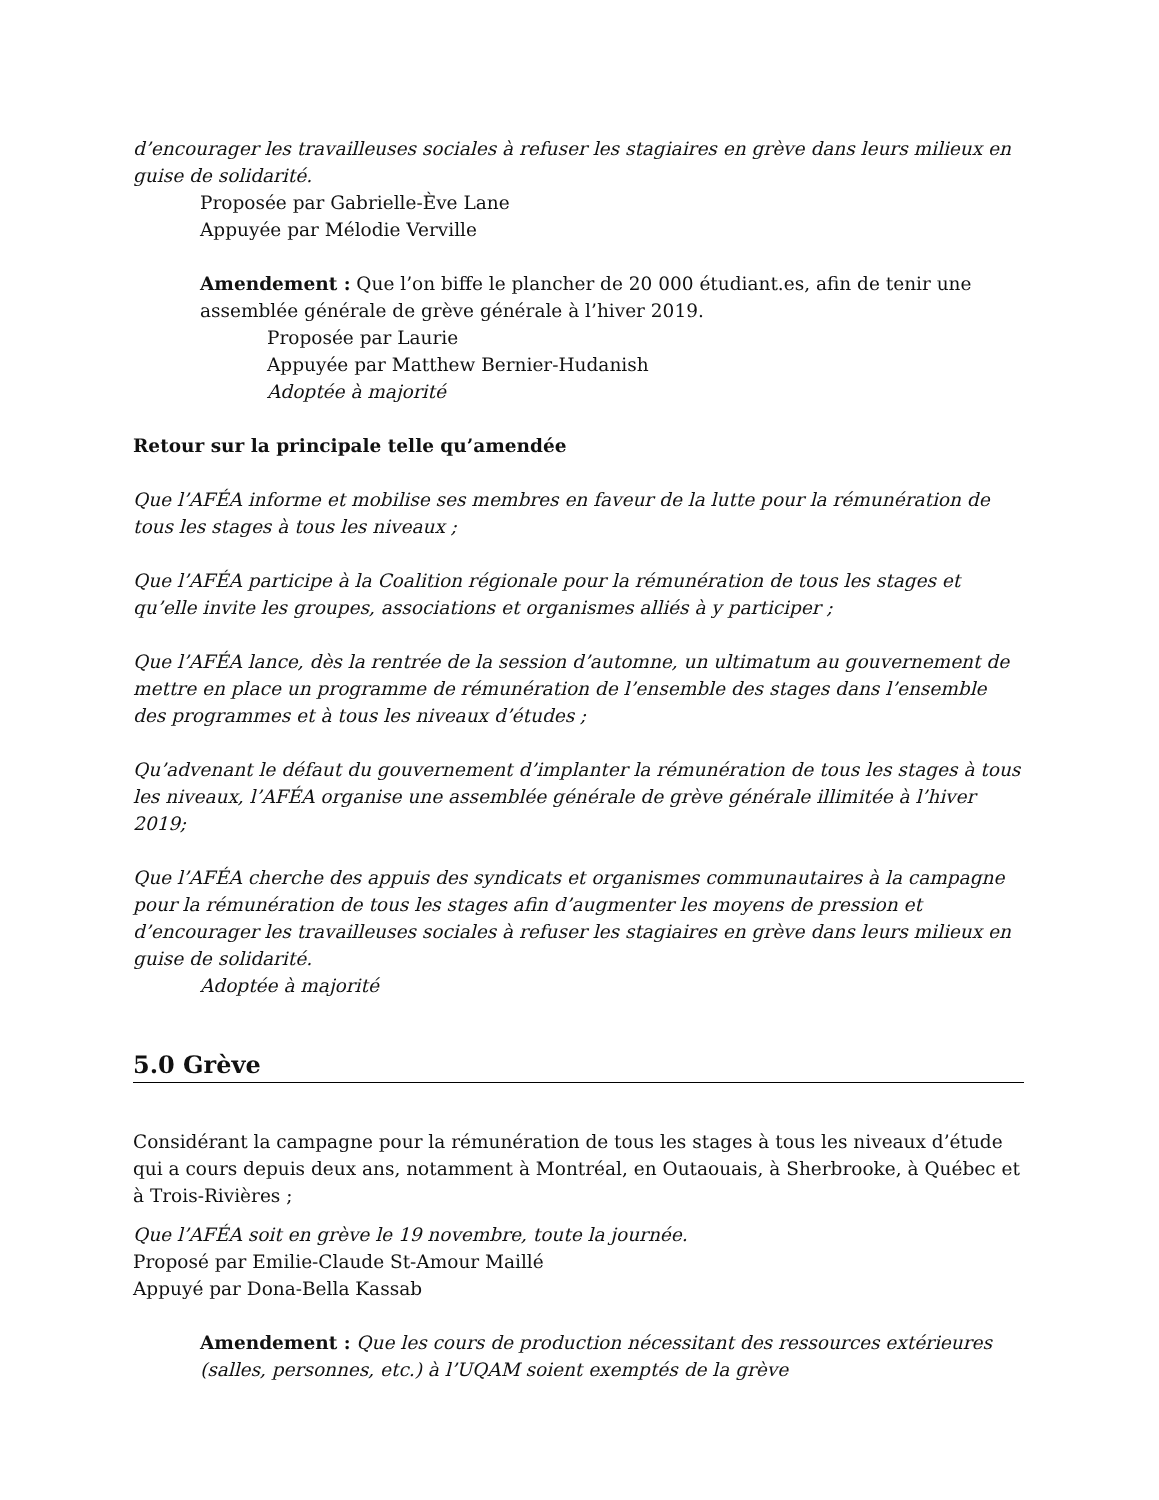d’encourager les travailleuses sociales à refuser les stagiaires en grève dans leurs milieux en guise de solidarité.
Proposée par Gabrielle-Ève Lane
Appuyée par Mélodie Verville
Amendement : Que l’on biffe le plancher de 20 000 étudiant.es, afin de tenir une assemblée générale de grève générale à l’hiver 2019.
Proposée par Laurie
Appuyée par Matthew Bernier-Hudanish
Adoptée à majorité
Retour sur la principale telle qu’amendée
Que l’AFÉA informe et mobilise ses membres en faveur de la lutte pour la rémunération de tous les stages à tous les niveaux ;
Que l’AFÉA participe à la Coalition régionale pour la rémunération de tous les stages et qu’elle invite les groupes, associations et organismes alliés à y participer ;
Que l’AFÉA lance, dès la rentrée de la session d’automne, un ultimatum au gouvernement de mettre en place un programme de rémunération de l’ensemble des stages dans l’ensemble des programmes et à tous les niveaux d’études ;
Qu’advenant le défaut du gouvernement d’implanter la rémunération de tous les stages à tous les niveaux, l’AFÉA organise une assemblée générale de grève générale illimitée à l’hiver 2019;
Que l’AFÉA cherche des appuis des syndicats et organismes communautaires à la campagne pour la rémunération de tous les stages afin d’augmenter les moyens de pression et d’encourager les travailleuses sociales à refuser les stagiaires en grève dans leurs milieux en guise de solidarité.
Adoptée à majorité
5.0 Grève
Considérant la campagne pour la rémunération de tous les stages à tous les niveaux d’étude qui a cours depuis deux ans, notamment à Montréal, en Outaouais, à Sherbrooke, à Québec et à Trois-Rivières ;
Que l’AFÉA soit en grève le 19 novembre, toute la journée.
Proposé par Emilie-Claude St-Amour Maillé
Appuyé par Dona-Bella Kassab
Amendement : Que les cours de production nécessitant des ressources extérieures (salles, personnes, etc.) à l’UQAM soient exemptés de la grève